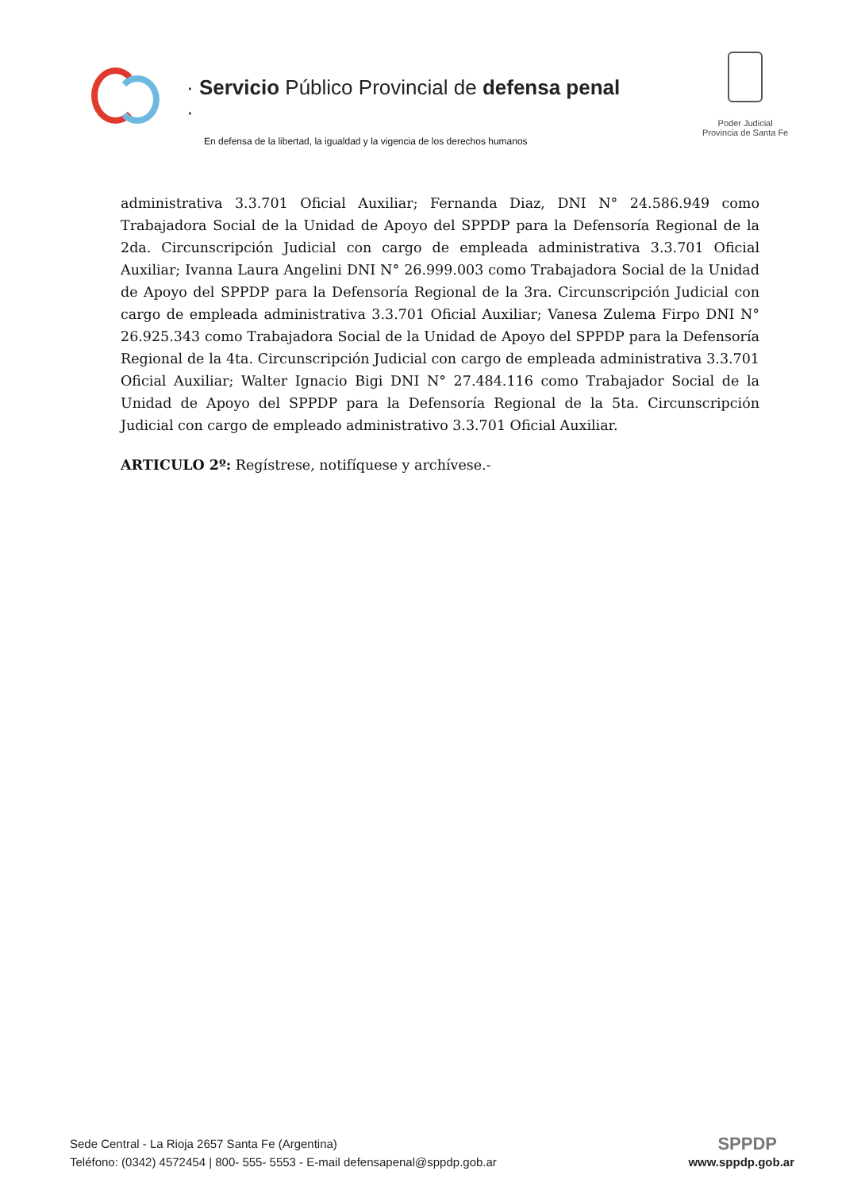· Servicio Público Provincial de defensa penal ·
En defensa de la libertad, la igualdad y la vigencia de los derechos humanos
Poder Judicial
Provincia de Santa Fe
administrativa 3.3.701 Oficial Auxiliar; Fernanda Diaz, DNI N° 24.586.949 como Trabajadora Social de la Unidad de Apoyo del SPPDP para la Defensoría Regional de la 2da. Circunscripción Judicial con cargo de empleada administrativa 3.3.701 Oficial Auxiliar; Ivanna Laura Angelini DNI N° 26.999.003 como Trabajadora Social de la Unidad de Apoyo del SPPDP para la Defensoría Regional de la 3ra. Circunscripción Judicial con cargo de empleada administrativa 3.3.701 Oficial Auxiliar; Vanesa Zulema Firpo DNI N° 26.925.343 como Trabajadora Social de la Unidad de Apoyo del SPPDP para la Defensoría Regional de la 4ta. Circunscripción Judicial con cargo de empleada administrativa 3.3.701 Oficial Auxiliar; Walter Ignacio Bigi DNI N° 27.484.116 como Trabajador Social de la Unidad de Apoyo del SPPDP para la Defensoría Regional de la 5ta. Circunscripción Judicial con cargo de empleado administrativo 3.3.701 Oficial Auxiliar.
ARTICULO 2º: Regístrese, notifíquese y archívese.-
Sede Central - La Rioja 2657 Santa Fe (Argentina)
Teléfono: (0342) 4572454 | 800- 555- 5553 - E-mail defensapenal@sppdp.gob.ar
SPPDP
www.sppdp.gob.ar